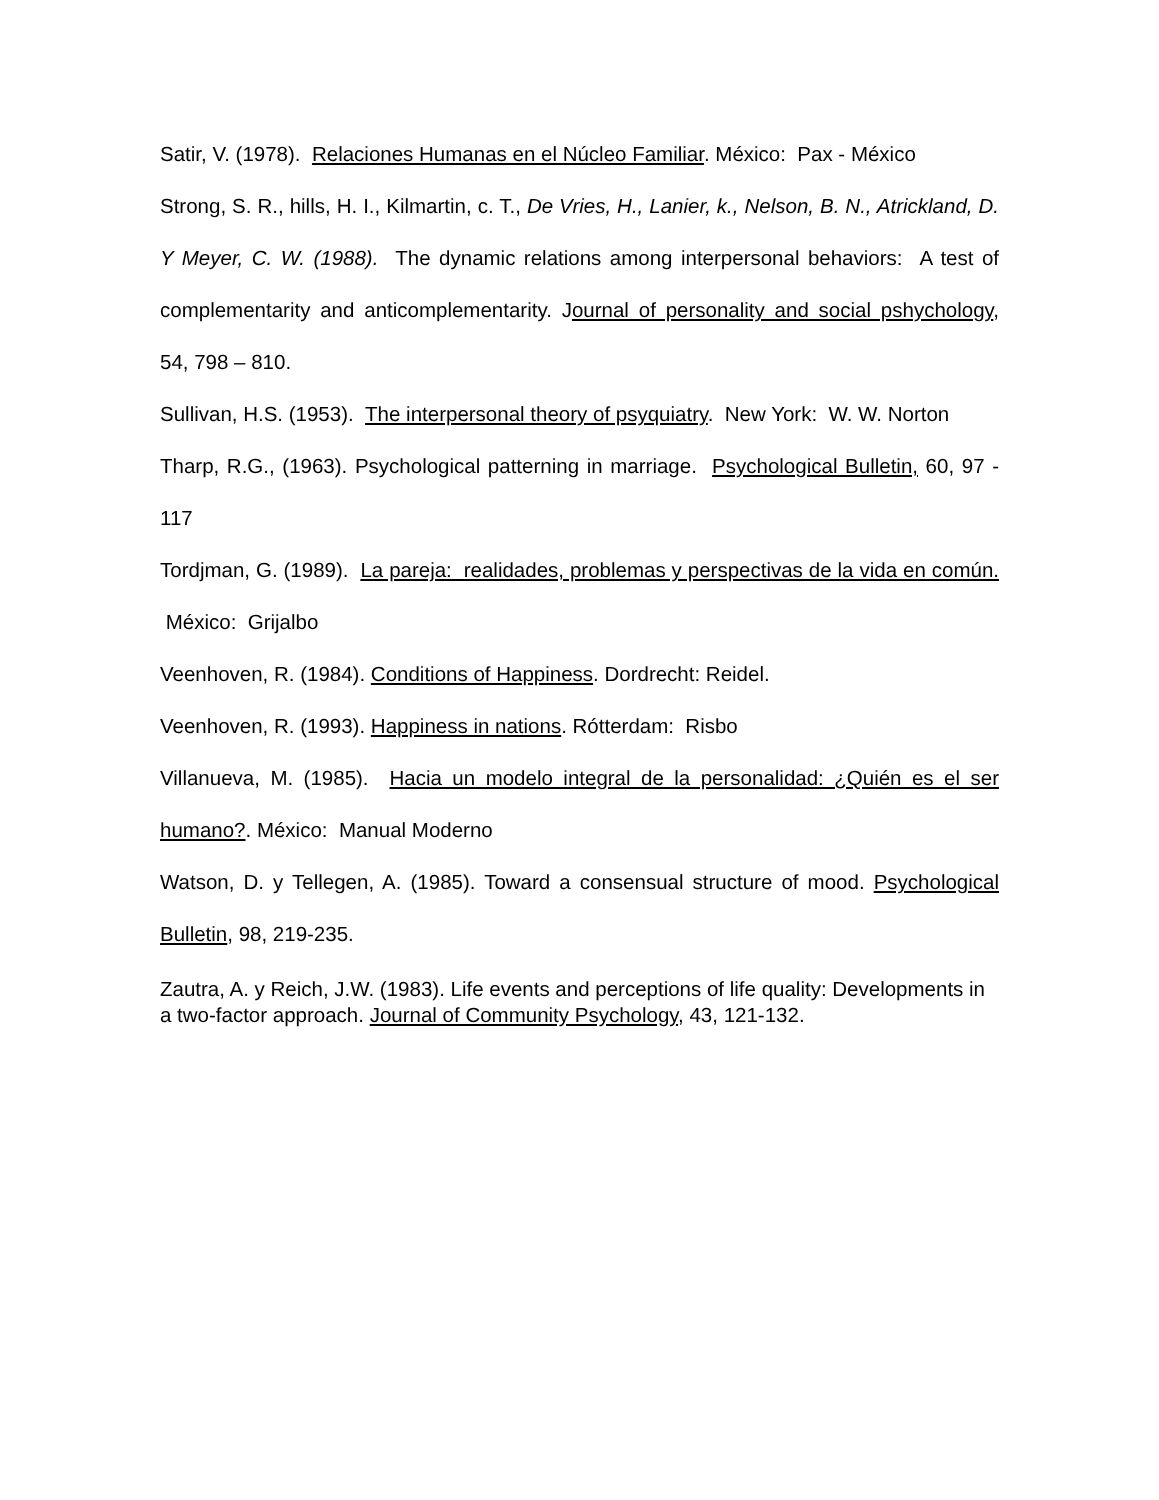Satir, V. (1978). Relaciones Humanas en el Núcleo Familiar. México: Pax - México
Strong, S. R., hills, H. I., Kilmartin, c. T., De Vries, H., Lanier, k., Nelson, B. N., Atrickland, D. Y Meyer, C. W. (1988). The dynamic relations among interpersonal behaviors: A test of complementarity and anticomplementarity. Journal of personality and social pshychology, 54, 798 – 810.
Sullivan, H.S. (1953). The interpersonal theory of psyquiatry. New York: W. W. Norton
Tharp, R.G., (1963). Psychological patterning in marriage. Psychological Bulletin, 60, 97 - 117
Tordjman, G. (1989). La pareja: realidades, problemas y perspectivas de la vida en común. México: Grijalbo
Veenhoven, R. (1984). Conditions of Happiness. Dordrecht: Reidel.
Veenhoven, R. (1993). Happiness in nations. Rótterdam: Risbo
Villanueva, M. (1985). Hacia un modelo integral de la personalidad: ¿Quién es el ser humano?. México: Manual Moderno
Watson, D. y Tellegen, A. (1985). Toward a consensual structure of mood. Psychological Bulletin, 98, 219-235.
Zautra, A. y Reich, J.W. (1983). Life events and perceptions of life quality: Developments in a two-factor approach. Journal of Community Psychology, 43, 121-132.